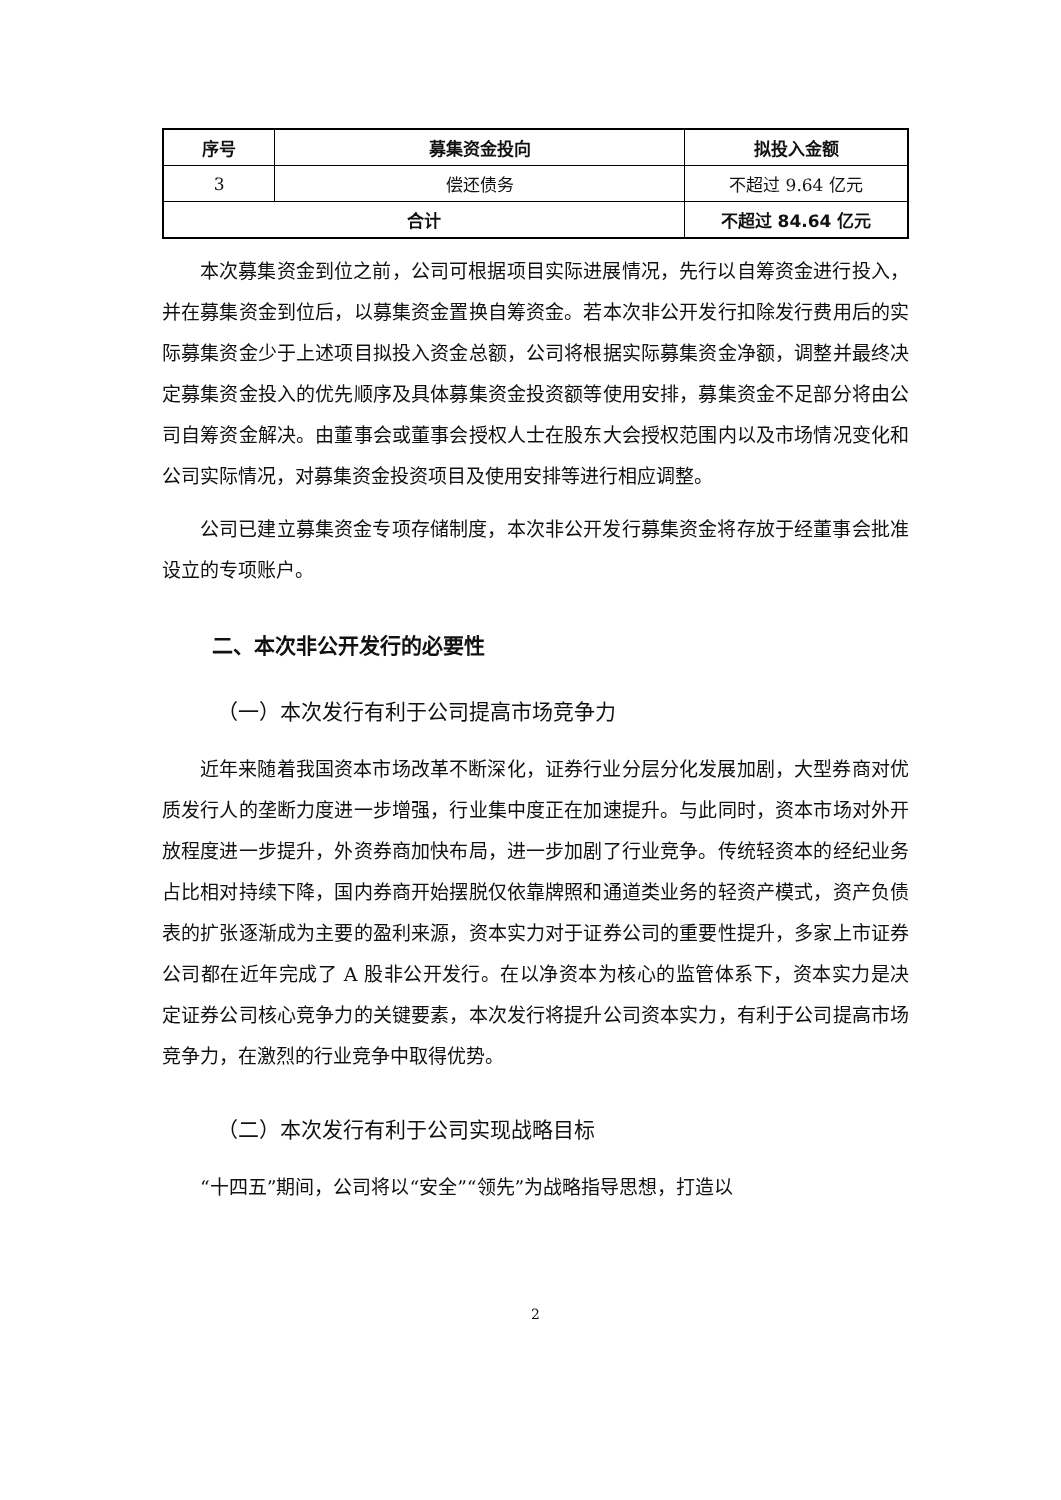| 序号 | 募集资金投向 | 拟投入金额 |
| --- | --- | --- |
| 3 | 偿还债务 | 不超过 9.64 亿元 |
| 合计 | | 不超过 84.64 亿元 |
本次募集资金到位之前，公司可根据项目实际进展情况，先行以自筹资金进行投入，并在募集资金到位后，以募集资金置换自筹资金。若本次非公开发行扣除发行费用后的实际募集资金少于上述项目拟投入资金总额，公司将根据实际募集资金净额，调整并最终决定募集资金投入的优先顺序及具体募集资金投资额等使用安排，募集资金不足部分将由公司自筹资金解决。由董事会或董事会授权人士在股东大会授权范围内以及市场情况变化和公司实际情况，对募集资金投资项目及使用安排等进行相应调整。
公司已建立募集资金专项存储制度，本次非公开发行募集资金将存放于经董事会批准设立的专项账户。
二、本次非公开发行的必要性
（一）本次发行有利于公司提高市场竞争力
近年来随着我国资本市场改革不断深化，证券行业分层分化发展加剧，大型券商对优质发行人的垄断力度进一步增强，行业集中度正在加速提升。与此同时，资本市场对外开放程度进一步提升，外资券商加快布局，进一步加剧了行业竞争。传统轻资本的经纪业务占比相对持续下降，国内券商开始摆脱仅依靠牌照和通道类业务的轻资产模式，资产负债表的扩张逐渐成为主要的盈利来源，资本实力对于证券公司的重要性提升，多家上市证券公司都在近年完成了 A 股非公开发行。在以净资本为核心的监管体系下，资本实力是决定证券公司核心竞争力的关键要素，本次发行将提升公司资本实力，有利于公司提高市场竞争力，在激烈的行业竞争中取得优势。
（二）本次发行有利于公司实现战略目标
“十四五”期间，公司将以“安全”“领先”为战略指导思想，打造以
2